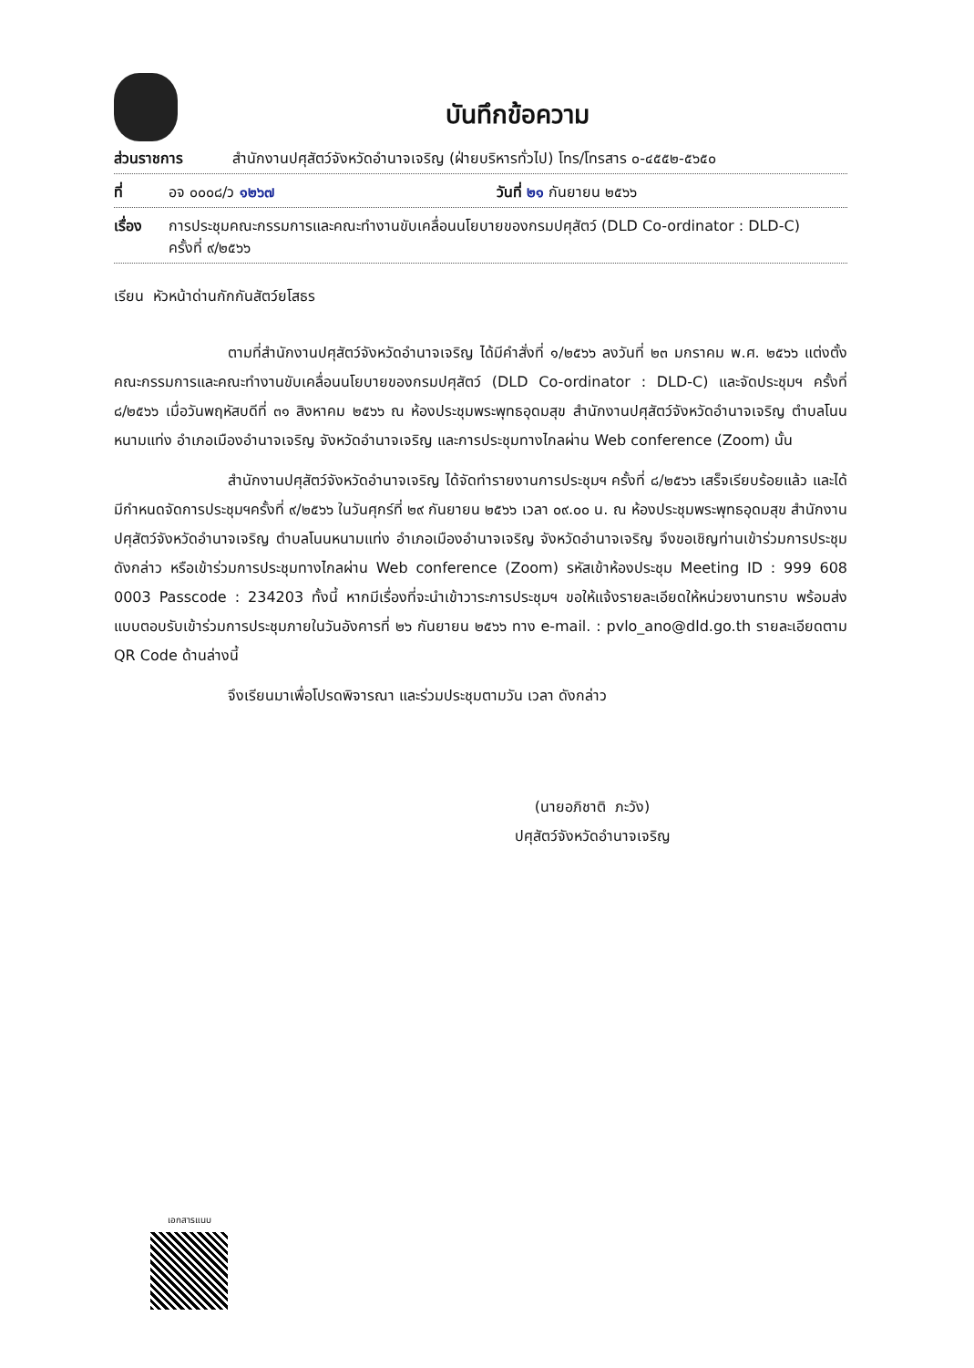บันทึกข้อความ
ส่วนราชการ สำนักงานปศุสัตว์จังหวัดอำนาจเจริญ (ฝ่ายบริหารทั่วไป) โทร/โทรสาร ๐-๔๕๕๒-๕๖๕๐
ที่ อจ ๐๐๐๘/ว ๑๒๖๗ วันที่ ๒๑ กันยายน ๒๕๖๖
เรื่อง การประชุมคณะกรรมการและคณะทำงานขับเคลื่อนนโยบายของกรมปศุสัตว์ (DLD Co-ordinator : DLD-C)
ครั้งที่ ๙/๒๕๖๖
เรียน หัวหน้าด่านกักกันสัตว์ยโสธร
ตามที่สำนักงานปศุสัตว์จังหวัดอำนาจเจริญ ได้มีคำสั่งที่ ๑/๒๕๖๖ ลงวันที่ ๒๓ มกราคม พ.ศ. ๒๕๖๖ แต่งตั้งคณะกรรมการและคณะทำงานขับเคลื่อนนโยบายของกรมปศุสัตว์ (DLD Co-ordinator : DLD-C) และจัดประชุมฯ ครั้งที่ ๘/๒๕๖๖ เมื่อวันพฤหัสบดีที่ ๓๑ สิงหาคม ๒๕๖๖ ณ ห้องประชุมพระพุทธอุดมสุข สำนักงานปศุสัตว์จังหวัดอำนาจเจริญ ตำบลโนนหนามแท่ง อำเภอเมืองอำนาจเจริญ จังหวัดอำนาจเจริญ และการประชุมทางไกลผ่าน Web conference (Zoom) นั้น
สำนักงานปศุสัตว์จังหวัดอำนาจเจริญ ได้จัดทำรายงานการประชุมฯ ครั้งที่ ๘/๒๕๖๖ เสร็จเรียบร้อยแล้ว และได้มีกำหนดจัดการประชุมฯครั้งที่ ๙/๒๕๖๖ ในวันศุกร์ที่ ๒๙ กันยายน ๒๕๖๖ เวลา ๐๙.๐๐ น. ณ ห้องประชุมพระพุทธอุดมสุข สำนักงานปศุสัตว์จังหวัดอำนาจเจริญ ตำบลโนนหนามแท่ง อำเภอเมืองอำนาจเจริญ จังหวัดอำนาจเจริญ จึงขอเชิญท่านเข้าร่วมการประชุมดังกล่าว หรือเข้าร่วมการประชุมทางไกลผ่าน Web conference (Zoom) รหัสเข้าห้องประชุม Meeting ID : 999 608 0003 Passcode : 234203 ทั้งนี้ หากมีเรื่องที่จะนำเข้าวาระการประชุมฯ ขอให้แจ้งรายละเอียดให้หน่วยงานทราบ พร้อมส่งแบบตอบรับเข้าร่วมการประชุมภายในวันอังคารที่ ๒๖ กันยายน ๒๕๖๖ ทาง e-mail. : pvlo_ano@dld.go.th รายละเอียดตาม QR Code ด้านล่างนี้
จึงเรียนมาเพื่อโปรดพิจารณา และร่วมประชุมตามวัน เวลา ดังกล่าว
(นายอภิชาติ ภะวัง)
ปศุสัตว์จังหวัดอำนาจเจริญ
เอกสารแนบ